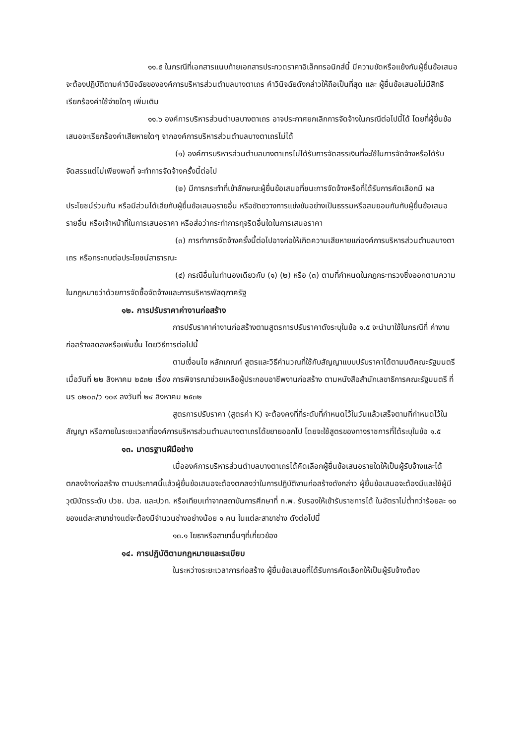๑๑.๕ ในกรณีที่เอกสารแนบท้ายเอกสารประกวดราคาอิเล็กทรอนิกส์นี้ มีความขัดหรือแย้งกันผู้ยื่นข้อเสนอจะต้องปฏิบัติตามคำวินิจฉัยขององค์การบริหารส่วนตำบลบางตาเถร คำวินิจฉัยดังกล่าวให้ถือเป็นที่สุด และ ผู้ยื่นข้อเสนอไม่มีสิทธิเรียกร้องค่าใช้จ่ายใดๆ เพิ่มเติม
๑๑.๖ องค์การบริหารส่วนตำบลบางตาเถร อาจประกาศยกเลิกการจัดจ้างในกรณีต่อไปนี้ได้ โดยที่ผู้ยื่นข้อเสนอจะเรียกร้องค่าเสียหายใดๆ จากองค์การบริหารส่วนตำบลบางตาเถรไม่ได้
(๑) องค์การบริหารส่วนตำบลบางตาเถรไม่ได้รับการจัดสรรเงินที่จะใช้ในการจัดจ้างหรือได้รับจัดสรรแต่ไม่เพียงพอที่ จะทำการจัดจ้างครั้งนี้ต่อไป
(๒) มีการกระทำที่เข้าลักษณะผู้ยื่นข้อเสนอที่ชนะการจัดจ้างหรือที่ได้รับการคัดเลือกมี ผลประโยชน์ร่วมกัน หรือมีส่วนได้เสียกับผู้ยื่นข้อเสนอรายอื่น หรือขัดขวางการแข่งขันอย่างเป็นธรรมหรือสมยอมกันกับผู้ยื่นข้อเสนอรายอื่น หรือเจ้าหน้าที่ในการเสนอราคา หรือส่อว่ากระทำการทุจริตอื่นใดในการเสนอราคา
(๓) การทำการจัดจ้างครั้งนี้ต่อไปอาจก่อให้เกิดความเสียหายแก่องค์การบริหารส่วนตำบลบางตาเถร หรือกระทบต่อประโยชน์สาธารณะ
(๔) กรณีอื่นในทำนองเดียวกับ (๑) (๒) หรือ (๓) ตามที่กำหนดในกฎกระทรวงซึ่งออกตามความในกฎหมายว่าด้วยการจัดซื้อจัดจ้างและการบริหารพัสดุภาครัฐ
๑๒. การปรับราคาค่างานก่อสร้าง
การปรับราคาค่างานก่อสร้างตามสูตรการปรับราคาดังระบุในข้อ ๑.๕ จะนำมาใช้ในกรณีที่ ค่างานก่อสร้างลดลงหรือเพิ่มขึ้น โดยวิธีการต่อไปนี้
ตามเงื่อนไข หลักเกณฑ์ สูตรและวิธีคำนวณที่ใช้กับสัญญาแบบปรับราคาได้ตามมติคณะรัฐมนตรีเมื่อวันที่ ๒๒ สิงหาคม ๒๕๓๒ เรื่อง การพิจารณาช่วยเหลือผู้ประกอบอาชีพงานก่อสร้าง ตามหนังสือสำนักเลขาธิการคณะรัฐมนตรี ที่ นร ๐๒๐๓/ว ๑๐๙ ลงวันที่ ๒๔ สิงหาคม ๒๕๓๒
สูตรการปรับราคา (สูตรค่า K) จะต้องคงที่ที่ระดับที่กำหนดไว้ในวันแล้วเสร็จตามที่กำหนดไว้ในสัญญา หรือภายในระยะเวลาที่องค์การบริหารส่วนตำบลบางตาเถรได้ขยายออกไป โดยจะใช้สูตรของทางราชการที่ได้ระบุในข้อ ๑.๕
๑๓. มาตรฐานฝีมือช่าง
เมื่อองค์การบริหารส่วนตำบลบางตาเถรได้คัดเลือกผู้ยื่นข้อเสนอรายใดให้เป็นผู้รับจ้างและได้ตกลงจ้างก่อสร้าง ตามประกาศนี้แล้วผู้ยื่นข้อเสนอจะต้องตกลงว่าในการปฏิบัติงานก่อสร้างดังกล่าว ผู้ยื่นข้อเสนอจะต้องมีและใช้ผู้มีวุฒิบัตรระดับ ปวช. ปวส. และปวท. หรือเทียบเท่าจากสถาบันการศึกษาที่ ก.พ. รับรองให้เข้ารับราชการได้ ในอัตราไม่ต่ำกว่าร้อยละ ๑๐ ของแต่ละสาขาช่างแต่จะต้องมีจำนวนช่างอย่างน้อย ๑ คน ในแต่ละสาขาช่าง ดังต่อไปนี้
๑๓.๑ โยธาหรือสาขาอื่นๆที่เกี่ยวข้อง
๑๔. การปฏิบัติตามกฎหมายและระเบียบ
ในระหว่างระยะเวลาการก่อสร้าง ผู้ยื่นข้อเสนอที่ได้รับการคัดเลือกให้เป็นผู้รับจ้างต้อง